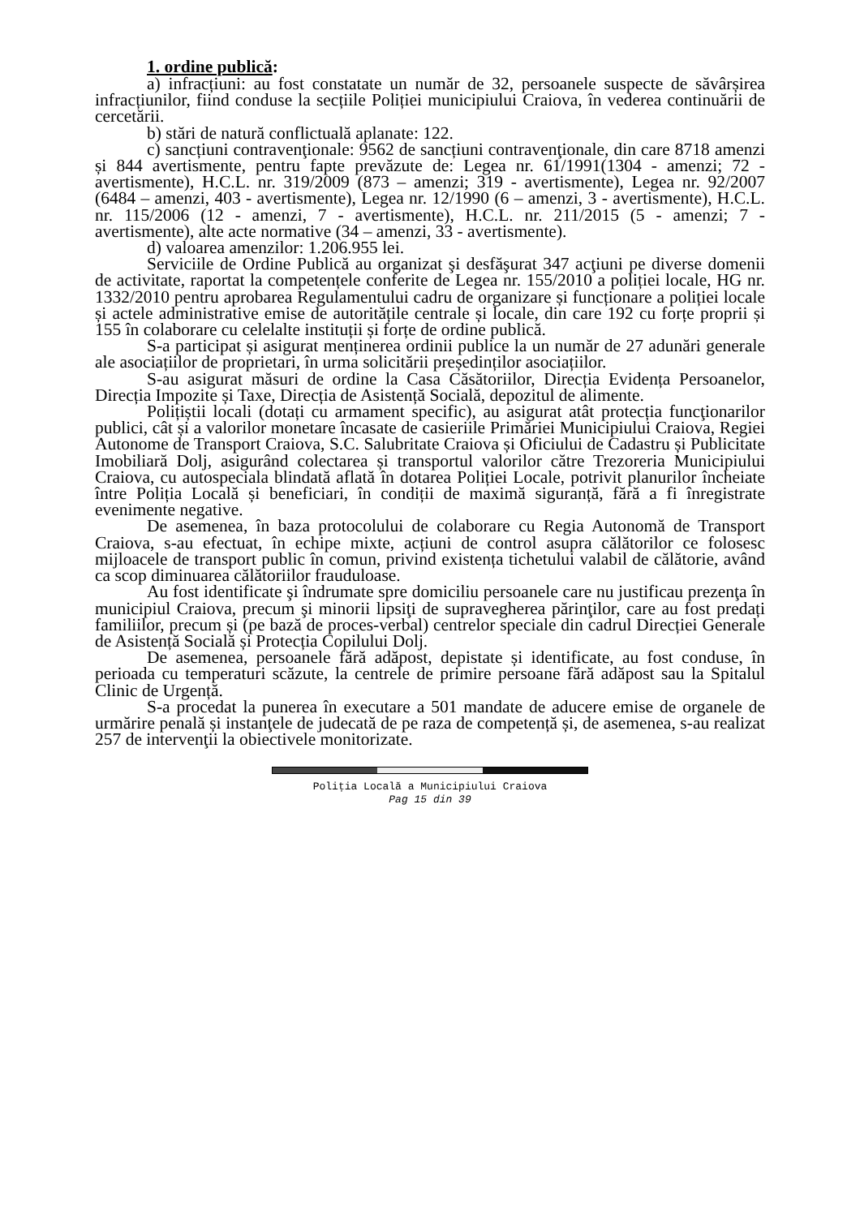1. ordine publică:
a) infracțiuni: au fost constatate un număr de 32, persoanele suspecte de săvârșirea infracțiunilor, fiind conduse la secțiile Poliției municipiului Craiova, în vederea continuării de cercetării.
b) stări de natură conflictuală aplanate: 122.
c) sancțiuni contravenţionale: 9562 de sancțiuni contravenţionale, din care 8718 amenzi și 844 avertismente, pentru fapte prevăzute de: Legea nr. 61/1991(1304 - amenzi; 72 - avertismente), H.C.L. nr. 319/2009 (873 – amenzi; 319 - avertismente), Legea nr. 92/2007 (6484 – amenzi, 403 - avertismente), Legea nr. 12/1990 (6 – amenzi, 3 - avertismente), H.C.L. nr. 115/2006 (12 - amenzi, 7 - avertismente), H.C.L. nr. 211/2015 (5 - amenzi; 7 - avertismente), alte acte normative (34 – amenzi, 33 - avertismente).
d) valoarea amenzilor: 1.206.955 lei.
Serviciile de Ordine Publică au organizat şi desfăşurat 347 acţiuni pe diverse domenii de activitate, raportat la competențele conferite de Legea nr. 155/2010 a poliției locale, HG nr. 1332/2010 pentru aprobarea Regulamentului cadru de organizare și funcționare a poliției locale și actele administrative emise de autoritățile centrale și locale, din care 192 cu forțe proprii și 155 în colaborare cu celelalte instituții și forțe de ordine publică.
S-a participat și asigurat menținerea ordinii publice la un număr de 27 adunări generale ale asociațiilor de proprietari, în urma solicitării președinților asociațiilor.
S-au asigurat măsuri de ordine la Casa Căsătoriilor, Direcția Evidența Persoanelor, Direcția Impozite și Taxe, Direcția de Asistență Socială, depozitul de alimente.
Polițiștii locali (dotați cu armament specific), au asigurat atât protecția funcţionarilor publici, cât și a valorilor monetare încasate de casieriile Primăriei Municipiului Craiova, Regiei Autonome de Transport Craiova, S.C. Salubritate Craiova și Oficiului de Cadastru și Publicitate Imobiliară Dolj, asigurând colectarea și transportul valorilor către Trezoreria Municipiului Craiova, cu autospeciala blindată aflată în dotarea Poliției Locale, potrivit planurilor încheiate între Poliția Locală și beneficiari, în condiții de maximă siguranță, fără a fi înregistrate evenimente negative.
De asemenea, în baza protocolului de colaborare cu Regia Autonomă de Transport Craiova, s-au efectuat, în echipe mixte, acțiuni de control asupra călătorilor ce folosesc mijloacele de transport public în comun, privind existența tichetului valabil de călătorie, având ca scop diminuarea călătoriilor frauduloase.
Au fost identificate şi îndrumate spre domiciliu persoanele care nu justificau prezenţa în municipiul Craiova, precum şi minorii lipsiţi de supravegherea părinţilor, care au fost predați familiilor, precum și (pe bază de proces-verbal) centrelor speciale din cadrul Direcției Generale de Asistență Socială și Protecția Copilului Dolj.
De asemenea, persoanele fără adăpost, depistate și identificate, au fost conduse, în perioada cu temperaturi scăzute, la centrele de primire persoane fără adăpost sau la Spitalul Clinic de Urgență.
S-a procedat la punerea în executare a 501 mandate de aducere emise de organele de urmărire penală și instanţele de judecată de pe raza de competență și, de asemenea, s-au realizat 257 de intervenţii la obiectivele monitorizate.
Poliția Locală a Municipiului Craiova
Pag 15 din 39